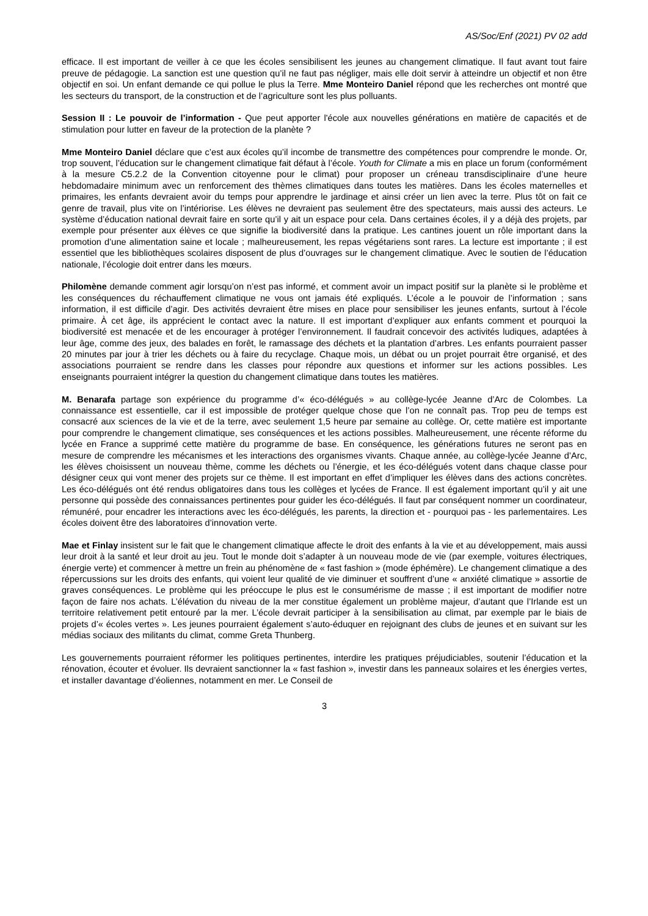AS/Soc/Enf (2021) PV 02 add
efficace. Il est important de veiller à ce que les écoles sensibilisent les jeunes au changement climatique. Il faut avant tout faire preuve de pédagogie. La sanction est une question qu’il ne faut pas négliger, mais elle doit servir à atteindre un objectif et non être objectif en soi. Un enfant demande ce qui pollue le plus la Terre. Mme Monteiro Daniel répond que les recherches ont montré que les secteurs du transport, de la construction et de l’agriculture sont les plus polluants.
Session II : Le pouvoir de l’information - Que peut apporter l'école aux nouvelles générations en matière de capacités et de stimulation pour lutter en faveur de la protection de la planète ?
Mme Monteiro Daniel déclare que c’est aux écoles qu’il incombe de transmettre des compétences pour comprendre le monde. Or, trop souvent, l’éducation sur le changement climatique fait défaut à l’école. Youth for Climate a mis en place un forum (conformément à la mesure C5.2.2 de la Convention citoyenne pour le climat) pour proposer un créneau transdisciplinaire d’une heure hebdomadaire minimum avec un renforcement des thèmes climatiques dans toutes les matières. Dans les écoles maternelles et primaires, les enfants devraient avoir du temps pour apprendre le jardinage et ainsi créer un lien avec la terre. Plus tôt on fait ce genre de travail, plus vite on l’intériorise. Les élèves ne devraient pas seulement être des spectateurs, mais aussi des acteurs. Le système d’éducation national devrait faire en sorte qu’il y ait un espace pour cela. Dans certaines écoles, il y a déjà des projets, par exemple pour présenter aux élèves ce que signifie la biodiversité dans la pratique. Les cantines jouent un rôle important dans la promotion d’une alimentation saine et locale ; malheureusement, les repas végétariens sont rares. La lecture est importante ; il est essentiel que les bibliothèques scolaires disposent de plus d’ouvrages sur le changement climatique. Avec le soutien de l’éducation nationale, l’écologie doit entrer dans les mœurs.
Philomène demande comment agir lorsqu’on n’est pas informé, et comment avoir un impact positif sur la planète si le problème et les conséquences du réchauffement climatique ne vous ont jamais été expliqués. L’école a le pouvoir de l’information ; sans information, il est difficile d’agir. Des activités devraient être mises en place pour sensibiliser les jeunes enfants, surtout à l’école primaire. À cet âge, ils apprécient le contact avec la nature. Il est important d’expliquer aux enfants comment et pourquoi la biodiversité est menacée et de les encourager à protéger l’environnement. Il faudrait concevoir des activités ludiques, adaptées à leur âge, comme des jeux, des balades en forêt, le ramassage des déchets et la plantation d’arbres. Les enfants pourraient passer 20 minutes par jour à trier les déchets ou à faire du recyclage. Chaque mois, un débat ou un projet pourrait être organisé, et des associations pourraient se rendre dans les classes pour répondre aux questions et informer sur les actions possibles. Les enseignants pourraient intégrer la question du changement climatique dans toutes les matières.
M. Benarafa partage son expérience du programme d’« éco-délégués » au collège-lycée Jeanne d’Arc de Colombes. La connaissance est essentielle, car il est impossible de protéger quelque chose que l’on ne connaît pas. Trop peu de temps est consacré aux sciences de la vie et de la terre, avec seulement 1,5 heure par semaine au collège. Or, cette matière est importante pour comprendre le changement climatique, ses conséquences et les actions possibles. Malheureusement, une récente réforme du lycée en France a supprimé cette matière du programme de base. En conséquence, les générations futures ne seront pas en mesure de comprendre les mécanismes et les interactions des organismes vivants. Chaque année, au collège-lycée Jeanne d’Arc, les élèves choisissent un nouveau thème, comme les déchets ou l’énergie, et les éco-délégués votent dans chaque classe pour désigner ceux qui vont mener des projets sur ce thème. Il est important en effet d’impliquer les élèves dans des actions concrètes. Les éco-délégués ont été rendus obligatoires dans tous les collèges et lycées de France. Il est également important qu’il y ait une personne qui possède des connaissances pertinentes pour guider les éco-délégués. Il faut par conséquent nommer un coordinateur, rémunéré, pour encadrer les interactions avec les éco-délégués, les parents, la direction et - pourquoi pas - les parlementaires. Les écoles doivent être des laboratoires d’innovation verte.
Mae et Finlay insistent sur le fait que le changement climatique affecte le droit des enfants à la vie et au développement, mais aussi leur droit à la santé et leur droit au jeu. Tout le monde doit s’adapter à un nouveau mode de vie (par exemple, voitures électriques, énergie verte) et commencer à mettre un frein au phénomène de « fast fashion » (mode éphémère). Le changement climatique a des répercussions sur les droits des enfants, qui voient leur qualité de vie diminuer et souffrent d’une « anxiété climatique » assortie de graves conséquences. Le problème qui les préoccupe le plus est le consumérisme de masse ; il est important de modifier notre façon de faire nos achats. L’élévation du niveau de la mer constitue également un problème majeur, d’autant que l’Irlande est un territoire relativement petit entouré par la mer. L’école devrait participer à la sensibilisation au climat, par exemple par le biais de projets d’« écoles vertes ». Les jeunes pourraient également s’auto-éduquer en rejoignant des clubs de jeunes et en suivant sur les médias sociaux des militants du climat, comme Greta Thunberg.
Les gouvernements pourraient réformer les politiques pertinentes, interdire les pratiques préjudiciables, soutenir l’éducation et la rénovation, écouter et évoluer. Ils devraient sanctionner la « fast fashion », investir dans les panneaux solaires et les énergies vertes, et installer davantage d’éoliennes, notamment en mer. Le Conseil de
3